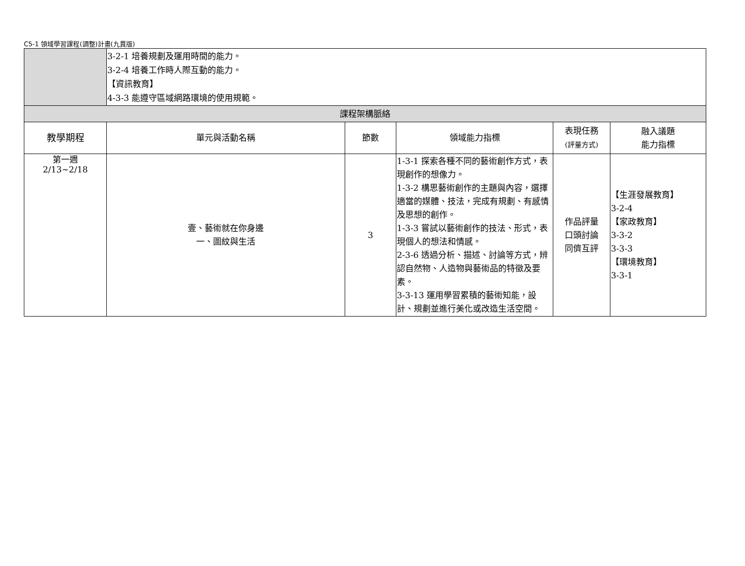C5-1 領域學習課程(調整)計畫(九貫版)
| | 3-2-1 培養規劃及運用時間的能力。 3-2-4 培養工作時人際互動的能力。 【資訊教育】 4-3-3 能遵守區域網路環境的使用規範。 | | | | |
| 課程架構脈絡 | | | | | |
| 教學期程 | 單元與活動名稱 | 節數 | 領域能力指標 | 表現任務 (評量方式) | 融入議題 能力指標 |
| 第一週 2/13~2/18 | 壹、藝術就在你身邊 一、圖紋與生活 | 3 | 1-3-1 探索各種不同的藝術創作方式，表現創作的想像力。 1-3-2 構思藝術創作的主題與內容，選擇適當的媒體、技法，完成有規劃、有感情及思想的創作。 1-3-3 嘗試以藝術創作的技法、形式，表現個人的想法和情感。 2-3-6 透過分析、描述、討論等方式，辨認自然物、人造物與藝術品的特徵及要素。 3-3-13 運用學習累積的藝術知能，設計、規劃並進行美化或改造生活空間。 | 作品評量 口頭討論 同儕互評 | 【生涯發展教育】 3-2-4 【家政教育】 3-3-2 3-3-3 【環境教育】 3-3-1 |